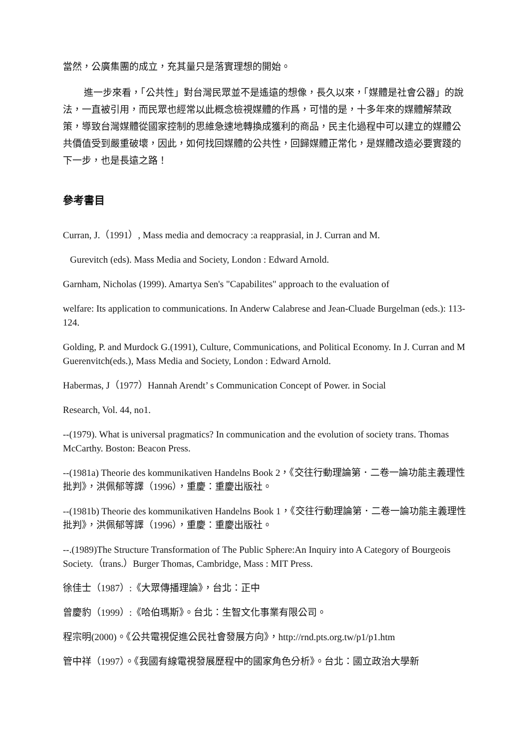當然，公廣集團的成立，充其量只是落實理想的開始。
進一步來看，「公共性」對台灣民眾並不是遙遠的想像，長久以來，「媒體是社會公器」的說法，一直被引用，而民眾也經常以此概念檢視媒體的作爲，可惜的是，十多年來的媒體解禁政策，導致台灣媒體從國家控制的思維急速地轉換成獲利的商品，民主化過程中可以建立的媒體公共價值受到嚴重破壞，因此，如何找回媒體的公共性，回歸媒體正常化，是媒體改造必要實踐的下一步，也是長遠之路！
參考書目
Curran, J.（1991）, Mass media and democracy :a reapprasial, in J. Curran and M.
Gurevitch (eds). Mass Media and Society, London : Edward Arnold.
Garnham, Nicholas (1999). Amartya Sen's "Capabilites" approach to the evaluation of
welfare: Its application to communications. In Anderw Calabrese and Jean-Cluade Burgelman (eds.): 113-124.
Golding, P. and Murdock G.(1991), Culture, Communications, and Political Economy. In J. Curran and M Guerenvitch(eds.), Mass Media and Society, London : Edward Arnold.
Habermas, J（1977）Hannah Arendt’ s Communication Concept of Power. in Social
Research, Vol. 44, no1.
--(1979). What is universal pragmatics? In communication and the evolution of society trans. Thomas McCarthy. Boston: Beacon Press.
--(1981a) Theorie des kommunikativen Handelns Book 2，《交往行動理論第．二卷一論功能主義理性批判》，洪佩郁等譯（1996），重慶：重慶出版社。
--(1981b) Theorie des kommunikativen Handelns Book 1，《交往行動理論第．二卷一論功能主義理性批判》，洪佩郁等譯（1996），重慶：重慶出版社。
--.(1989)The Structure Transformation of The Public Sphere:An Inquiry into A Category of Bourgeois Society.（trans.）Burger Thomas, Cambridge, Mass : MIT Press.
徐佳士（1987）:《大眾傳播理論》，台北：正中
曾慶豹（1999）:《哈伯瑪斯》。台北：生智文化事業有限公司。
程宗明(2000)。《公共電視促進公民社會發展方向》，http://rnd.pts.org.tw/p1/p1.htm
管中祥（1997）。《我國有線電視發展歷程中的國家角色分析》。台北：國立政治大學新